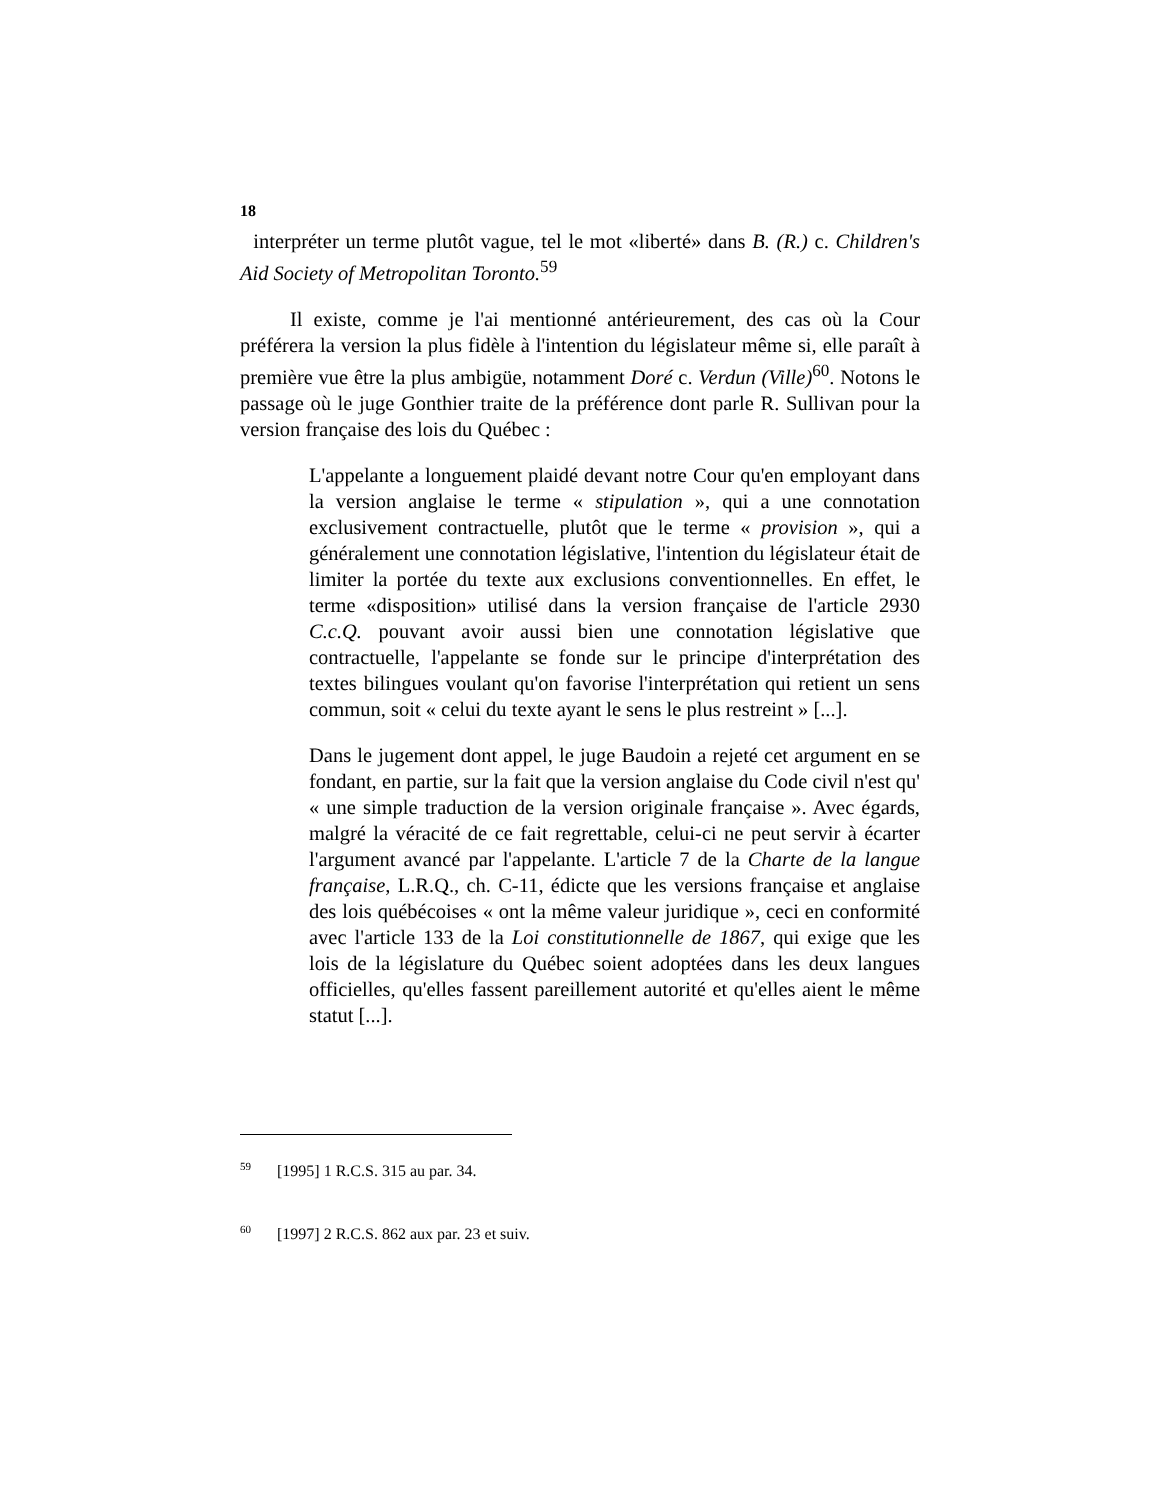18
interpréter un terme plutôt vague, tel le mot «liberté» dans B. (R.) c. Children's Aid Society of Metropolitan Toronto.<sup>59</sup>
Il existe, comme je l'ai mentionné antérieurement, des cas où la Cour préférera la version la plus fidèle à l'intention du législateur même si, elle paraît à première vue être la plus ambigüe, notamment Doré c. Verdun (Ville)<sup>60</sup>. Notons le passage où le juge Gonthier traite de la préférence dont parle R. Sullivan pour la version française des lois du Québec :
L'appelante a longuement plaidé devant notre Cour qu'en employant dans la version anglaise le terme « stipulation », qui a une connotation exclusivement contractuelle, plutôt que le terme « provision », qui a généralement une connotation législative, l'intention du législateur était de limiter la portée du texte aux exclusions conventionnelles. En effet, le terme «disposition» utilisé dans la version française de l'article 2930 C.c.Q. pouvant avoir aussi bien une connotation législative que contractuelle, l'appelante se fonde sur le principe d'interprétation des textes bilingues voulant qu'on favorise l'interprétation qui retient un sens commun, soit « celui du texte ayant le sens le plus restreint » [...].
Dans le jugement dont appel, le juge Baudoin a rejeté cet argument en se fondant, en partie, sur la fait que la version anglaise du Code civil n'est qu' « une simple traduction de la version originale française ». Avec égards, malgré la véracité de ce fait regrettable, celui-ci ne peut servir à écarter l'argument avancé par l'appelante. L'article 7 de la Charte de la langue française, L.R.Q., ch. C-11, édicte que les versions française et anglaise des lois québécoises « ont la même valeur juridique », ceci en conformité avec l'article 133 de la Loi constitutionnelle de 1867, qui exige que les lois de la législature du Québec soient adoptées dans les deux langues officielles, qu'elles fassent pareillement autorité et qu'elles aient le même statut [...].
<sup>59</sup> [1995] 1 R.C.S. 315 au par. 34.
<sup>60</sup> [1997] 2 R.C.S. 862 aux par. 23 et suiv.